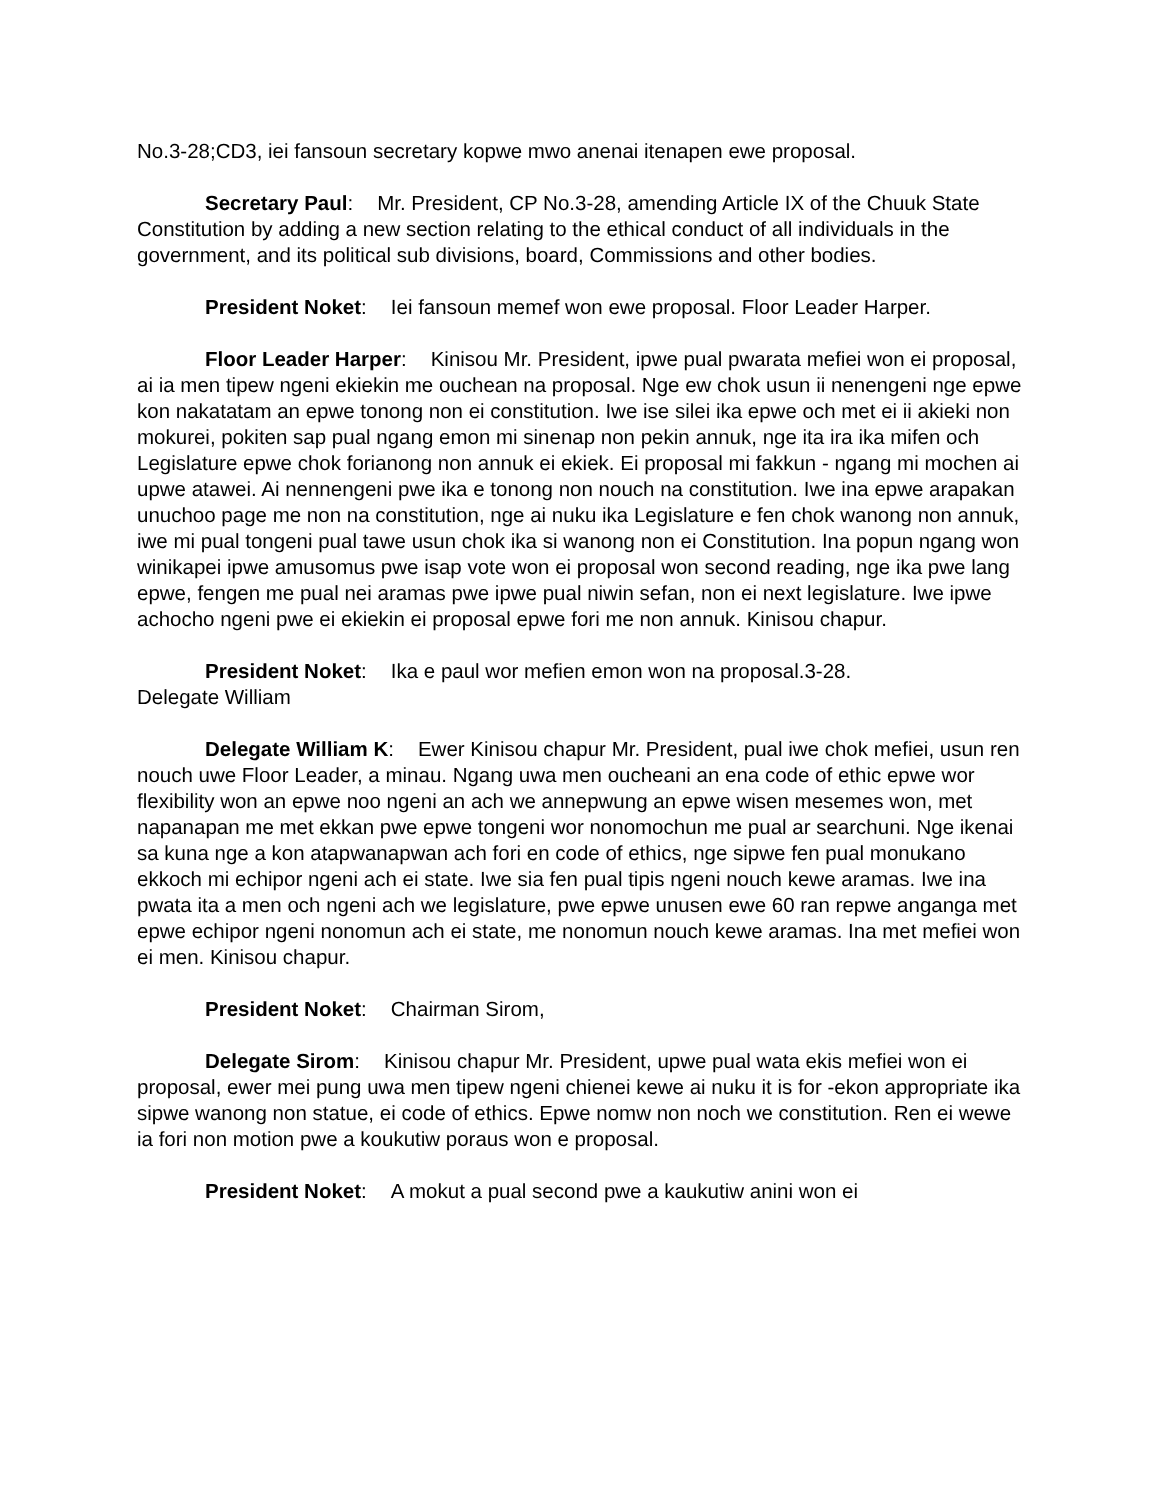No.3-28;CD3, iei fansoun secretary kopwe mwo anenai itenapen ewe proposal.
Secretary Paul: Mr. President, CP No.3-28, amending Article IX of the Chuuk State Constitution by adding a new section relating to the ethical conduct of all individuals in the government, and its political sub divisions, board, Commissions and other bodies.
President Noket: Iei fansoun memef won ewe proposal. Floor Leader Harper.
Floor Leader Harper: Kinisou Mr. President, ipwe pual pwarata mefiei won ei proposal, ai ia men tipew ngeni ekiekin me ouchean na proposal. Nge ew chok usun ii nenengeni nge epwe kon nakatatam an epwe tonong non ei constitution. Iwe ise silei ika epwe och met ei ii akieki non mokurei, pokiten sap pual ngang emon mi sinenap non pekin annuk, nge ita ira ika mifen och Legislature epwe chok forianong non annuk ei ekiek. Ei proposal mi fakkun - ngang mi mochen ai upwe atawei. Ai nennengeni pwe ika e tonong non nouch na constitution. Iwe ina epwe arapakan unuchoo page me non na constitution, nge ai nuku ika Legislature e fen chok wanong non annuk, iwe mi pual tongeni pual tawe usun chok ika si wanong non ei Constitution. Ina popun ngang won winikapei ipwe amusomus pwe isap vote won ei proposal won second reading, nge ika pwe lang epwe, fengen me pual nei aramas pwe ipwe pual niwin sefan, non ei next legislature. Iwe ipwe achocho ngeni pwe ei ekiekin ei proposal epwe fori me non annuk. Kinisou chapur.
President Noket: Ika e paul wor mefien emon won na proposal.3-28.
Delegate William
Delegate William K: Ewer Kinisou chapur Mr. President, pual iwe chok mefiei, usun ren nouch uwe Floor Leader, a minau. Ngang uwa men oucheani an ena code of ethic epwe wor flexibility won an epwe noo ngeni an ach we annepwung an epwe wisen mesemes won, met napanapan me met ekkan pwe epwe tongeni wor nonomochun me pual ar searchuni. Nge ikenai sa kuna nge a kon atapwanapwan ach fori en code of ethics, nge sipwe fen pual monukano ekkoch mi echipor ngeni ach ei state. Iwe sia fen pual tipis ngeni nouch kewe aramas. Iwe ina pwata ita a men och ngeni ach we legislature, pwe epwe unusen ewe 60 ran repwe anganga met epwe echipor ngeni nonomun ach ei state, me nonomun nouch kewe aramas. Ina met mefiei won ei men. Kinisou chapur.
President Noket: Chairman Sirom,
Delegate Sirom: Kinisou chapur Mr. President, upwe pual wata ekis mefiei won ei proposal, ewer mei pung uwa men tipew ngeni chienei kewe ai nuku it is for -ekon appropriate ika sipwe wanong non statue, ei code of ethics. Epwe nomw non noch we constitution. Ren ei wewe ia fori non motion pwe a koukutiw poraus won e proposal.
President Noket: A mokut a pual second pwe a kaukutiw anini won ei